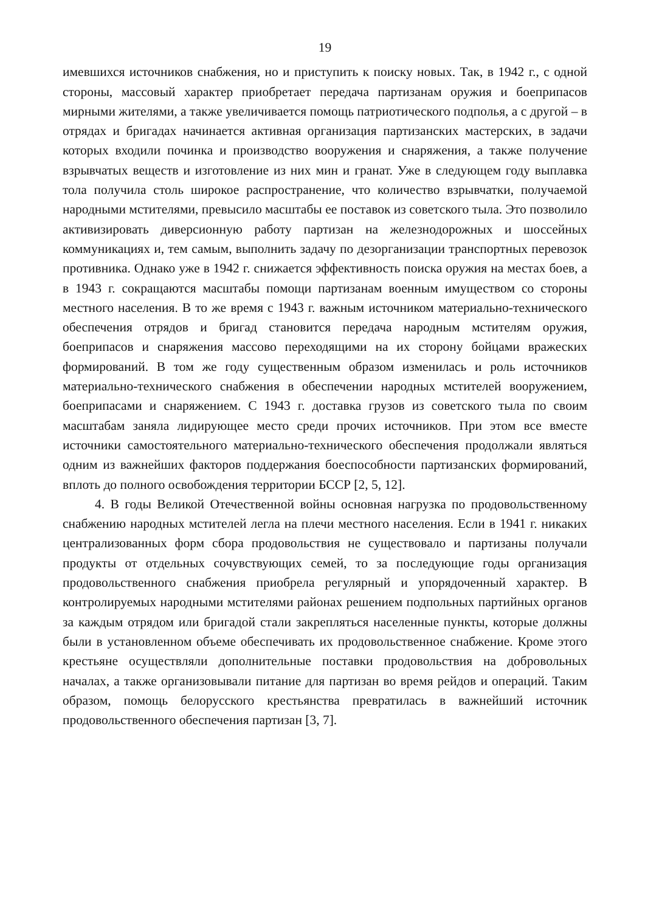19
имевшихся источников снабжения, но и приступить к поиску новых. Так, в 1942 г., с одной стороны, массовый характер приобретает передача партизанам оружия и боеприпасов мирными жителями, а также увеличивается помощь патриотического подполья, а с другой – в отрядах и бригадах начинается активная организация партизанских мастерских, в задачи которых входили починка и производство вооружения и снаряжения, а также получение взрывчатых веществ и изготовление из них мин и гранат. Уже в следующем году выплавка тола получила столь широкое распространение, что количество взрывчатки, получаемой народными мстителями, превысило масштабы ее поставок из советского тыла. Это позволило активизировать диверсионную работу партизан на железнодорожных и шоссейных коммуникациях и, тем самым, выполнить задачу по дезорганизации транспортных перевозок противника. Однако уже в 1942 г. снижается эффективность поиска оружия на местах боев, а в 1943 г. сокращаются масштабы помощи партизанам военным имуществом со стороны местного населения. В то же время с 1943 г. важным источником материально-технического обеспечения отрядов и бригад становится передача народным мстителям оружия, боеприпасов и снаряжения массово переходящими на их сторону бойцами вражеских формирований. В том же году существенным образом изменилась и роль источников материально-технического снабжения в обеспечении народных мстителей вооружением, боеприпасами и снаряжением. С 1943 г. доставка грузов из советского тыла по своим масштабам заняла лидирующее место среди прочих источников. При этом все вместе источники самостоятельного материально-технического обеспечения продолжали являться одним из важнейших факторов поддержания боеспособности партизанских формирований, вплоть до полного освобождения территории БССР [2, 5, 12].
4. В годы Великой Отечественной войны основная нагрузка по продовольственному снабжению народных мстителей легла на плечи местного населения. Если в 1941 г. никаких централизованных форм сбора продовольствия не существовало и партизаны получали продукты от отдельных сочувствующих семей, то за последующие годы организация продовольственного снабжения приобрела регулярный и упорядоченный характер. В контролируемых народными мстителями районах решением подпольных партийных органов за каждым отрядом или бригадой стали закрепляться населенные пункты, которые должны были в установленном объеме обеспечивать их продовольственное снабжение. Кроме этого крестьяне осуществляли дополнительные поставки продовольствия на добровольных началах, а также организовывали питание для партизан во время рейдов и операций. Таким образом, помощь белорусского крестьянства превратилась в важнейший источник продовольственного обеспечения партизан [3, 7].